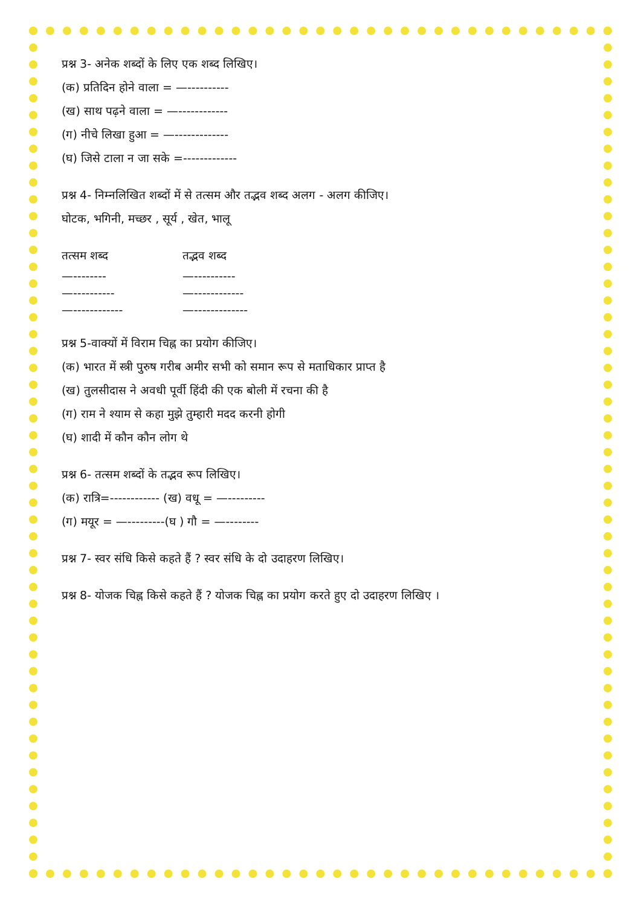प्रश्न 3- अनेक शब्दों के लिए एक शब्द लिखिए।
(क) प्रतिदिन होने वाला = —----------
(ख) साथ पढ़ने वाला = —------------
(ग) नीचे लिखा हुआ = —-------------
(घ) जिसे टाला न जा सके =-------------
प्रश्न 4- निम्नलिखित शब्दों में से तत्सम और तद्भव शब्द अलग - अलग कीजिए।
घोटक, भगिनी, मच्छर , सूर्य , खेत, भालू
तत्सम शब्द तद्भव शब्द
—-------- —----------
—---------- —------------
—------------ —-------------
प्रश्न 5-वाक्यों में विराम चिह्न का प्रयोग कीजिए।
(क) भारत में स्त्री पुरुष गरीब अमीर सभी को समान रूप से मताधिकार प्राप्त है
(ख) तुलसीदास ने अवधी पूर्वी हिंदी की एक बोली में रचना की है
(ग) राम ने श्याम से कहा मुझे तुम्हारी मदद करनी होगी
(घ) शादी में कौन कौन लोग थे
प्रश्न 6- तत्सम शब्दों के तद्भव रूप लिखिए।
(क) रात्रि=------------ (ख) वधू = —---------
(ग) मयूर = —---------(घ ) गौ = —--------
प्रश्न 7- स्वर संधि किसे कहते हैं ? स्वर संधि के दो उदाहरण लिखिए।
प्रश्न 8- योजक चिह्न किसे कहते हैं ? योजक चिह्न का प्रयोग करते हुए दो उदाहरण लिखिए ।